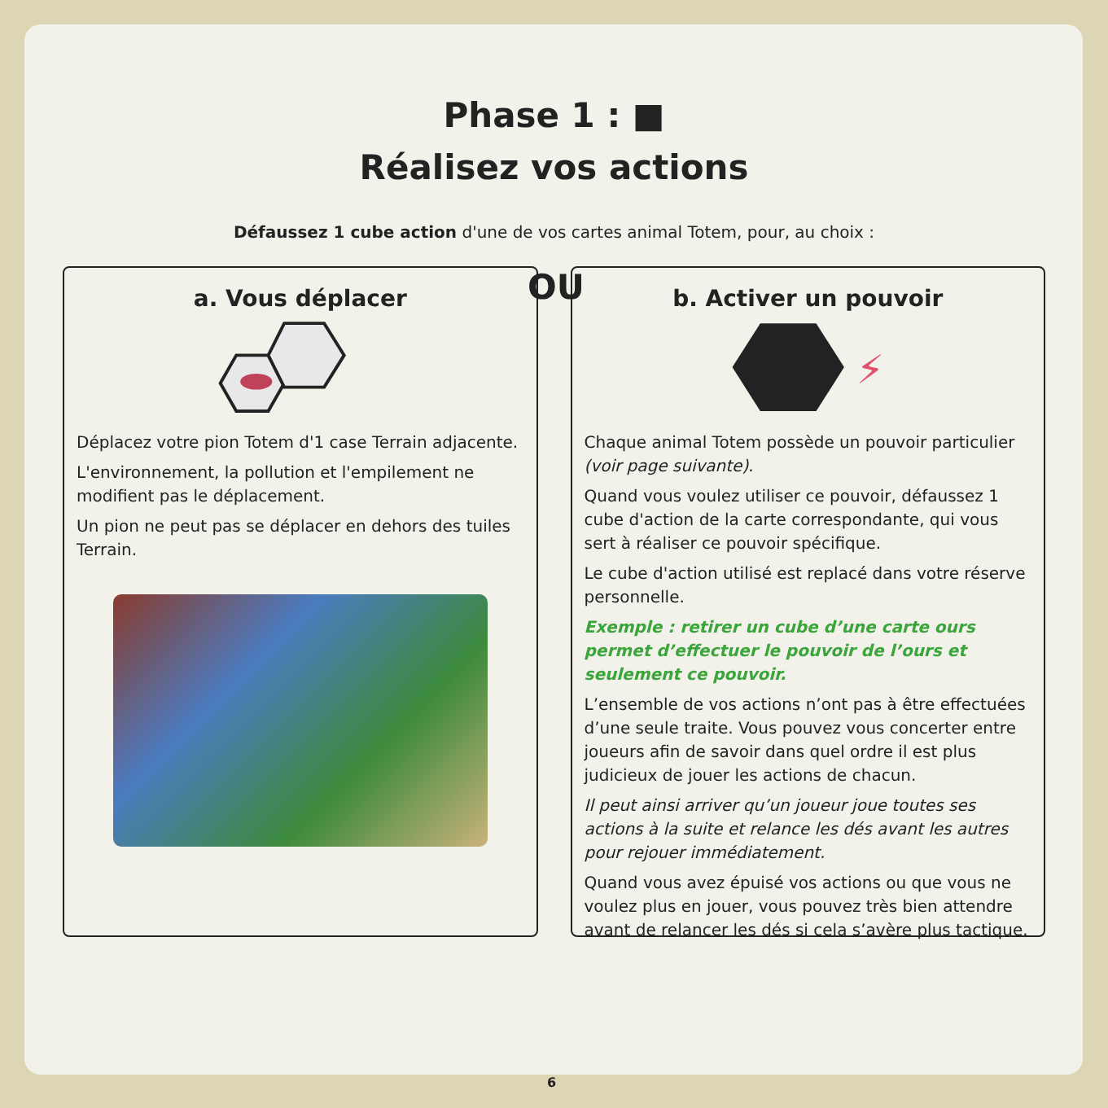Phase 1 : ■
Réalisez vos actions
Défaussez 1 cube action d'une de vos cartes animal Totem, pour, au choix :
OU
a. Vous déplacer
Déplacez votre pion Totem d'1 case Terrain adjacente.
L'environnement, la pollution et l'empilement ne modifient pas le déplacement.
Un pion ne peut pas se déplacer en dehors des tuiles Terrain.
b. Activer un pouvoir
⚡
Chaque animal Totem possède un pouvoir particulier (voir page suivante).
Quand vous voulez utiliser ce pouvoir, défaussez 1 cube d'action de la carte correspondante, qui vous sert à réaliser ce pouvoir spécifique.
Le cube d'action utilisé est replacé dans votre réserve personnelle.
Exemple : retirer un cube d’une carte ours permet d’effectuer le pouvoir de l’ours et seulement ce pouvoir.
L’ensemble de vos actions n’ont pas à être effectuées d’une seule traite. Vous pouvez vous concerter entre joueurs afin de savoir dans quel ordre il est plus judicieux de jouer les actions de chacun.
Il peut ainsi arriver qu’un joueur joue toutes ses actions à la suite et relance les dés avant les autres pour rejouer immédiatement.
Quand vous avez épuisé vos actions ou que vous ne voulez plus en jouer, vous pouvez très bien attendre avant de relancer les dés si cela s’avère plus tactique.
6